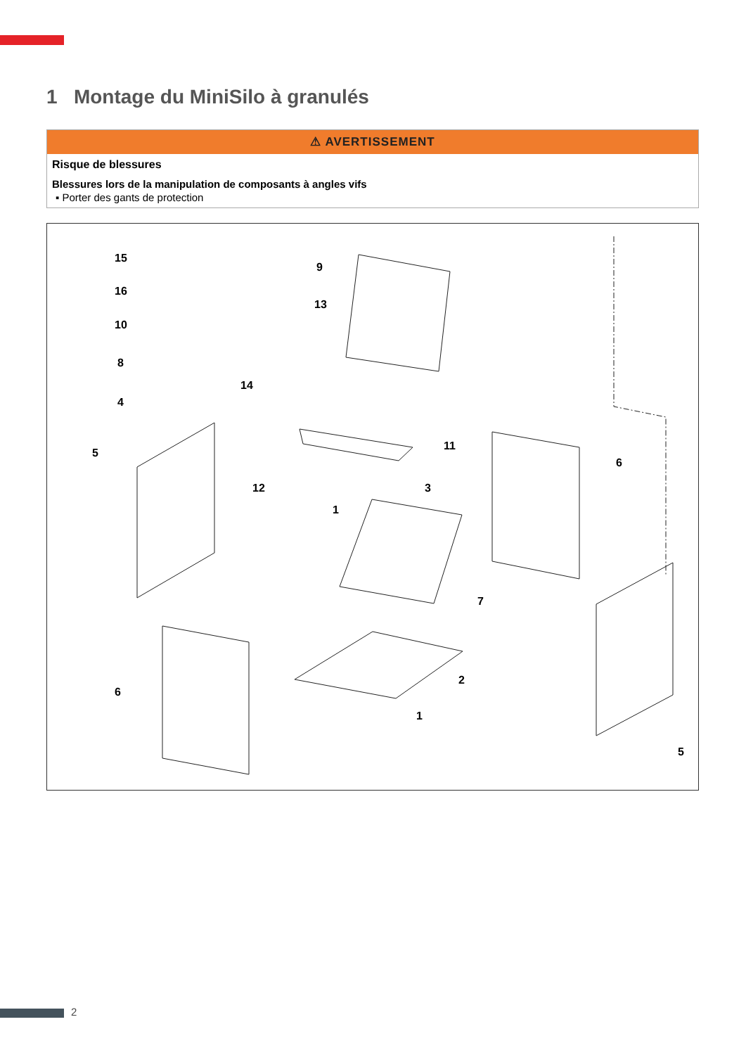1 Montage du MiniSilo à granulés
⚠ AVERTISSEMENT
Risque de blessures
Blessures lors de la manipulation de composants à angles vifs
▪ Porter des gants de protection
15
16
10
8
4
9
13
14
5
11
6
12 3
1
7
2
6
1
5
2